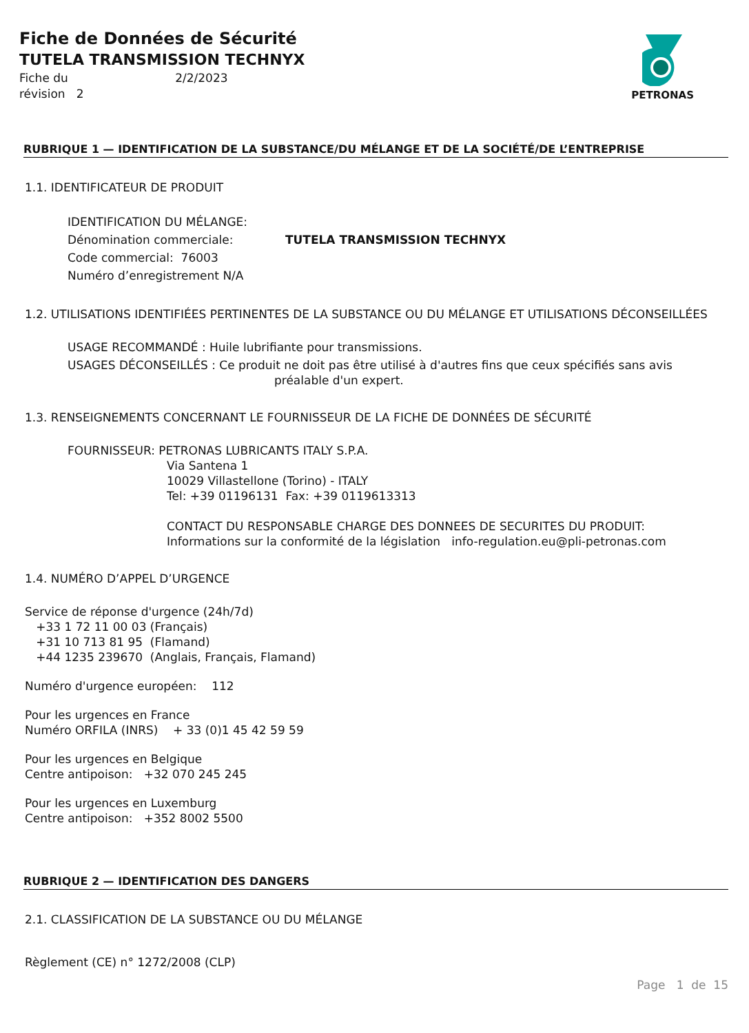Fiche de Données de Sécurité
TUTELA TRANSMISSION TECHNYX
Fiche du 2/2/2023
révision 2
PETRONAS
RUBRIQUE 1 — IDENTIFICATION DE LA SUBSTANCE/DU MÉLANGE ET DE LA SOCIÉTÉ/DE L’ENTREPRISE
1.1. IDENTIFICATEUR DE PRODUIT
IDENTIFICATION DU MÉLANGE:
Dénomination commerciale: TUTELA TRANSMISSION TECHNYX
Code commercial: 76003
Numéro d’enregistrement N/A
1.2. UTILISATIONS IDENTIFIÉES PERTINENTES DE LA SUBSTANCE OU DU MÉLANGE ET UTILISATIONS DÉCONSEILLÉES
USAGE RECOMMANDÉ : Huile lubrifiante pour transmissions.
USAGES DÉCONSEILLÉS : Ce produit ne doit pas être utilisé à d'autres fins que ceux spécifiés sans avis
préalable d'un expert.
1.3. RENSEIGNEMENTS CONCERNANT LE FOURNISSEUR DE LA FICHE DE DONNÉES DE SÉCURITÉ
FOURNISSEUR: PETRONAS LUBRICANTS ITALY S.P.A.
Via Santena 1
10029 Villastellone (Torino) - ITALY
Tel: +39 01196131 Fax: +39 0119613313
CONTACT DU RESPONSABLE CHARGE DES DONNEES DE SECURITES DU PRODUIT:
Informations sur la conformité de la législation info-regulation.eu@pli-petronas.com
1.4. NUMÉRO D’APPEL D’URGENCE
Service de réponse d'urgence (24h/7d)
+33 1 72 11 00 03 (Français)
+31 10 713 81 95 (Flamand)
+44 1235 239670 (Anglais, Français, Flamand)
Numéro d'urgence européen: 112
Pour les urgences en France
Numéro ORFILA (INRS) + 33 (0)1 45 42 59 59
Pour les urgences en Belgique
Centre antipoison: +32 070 245 245
Pour les urgences en Luxemburg
Centre antipoison: +352 8002 5500
RUBRIQUE 2 — IDENTIFICATION DES DANGERS
2.1. CLASSIFICATION DE LA SUBSTANCE OU DU MÉLANGE
Règlement (CE) n° 1272/2008 (CLP)
Page 1 de 15